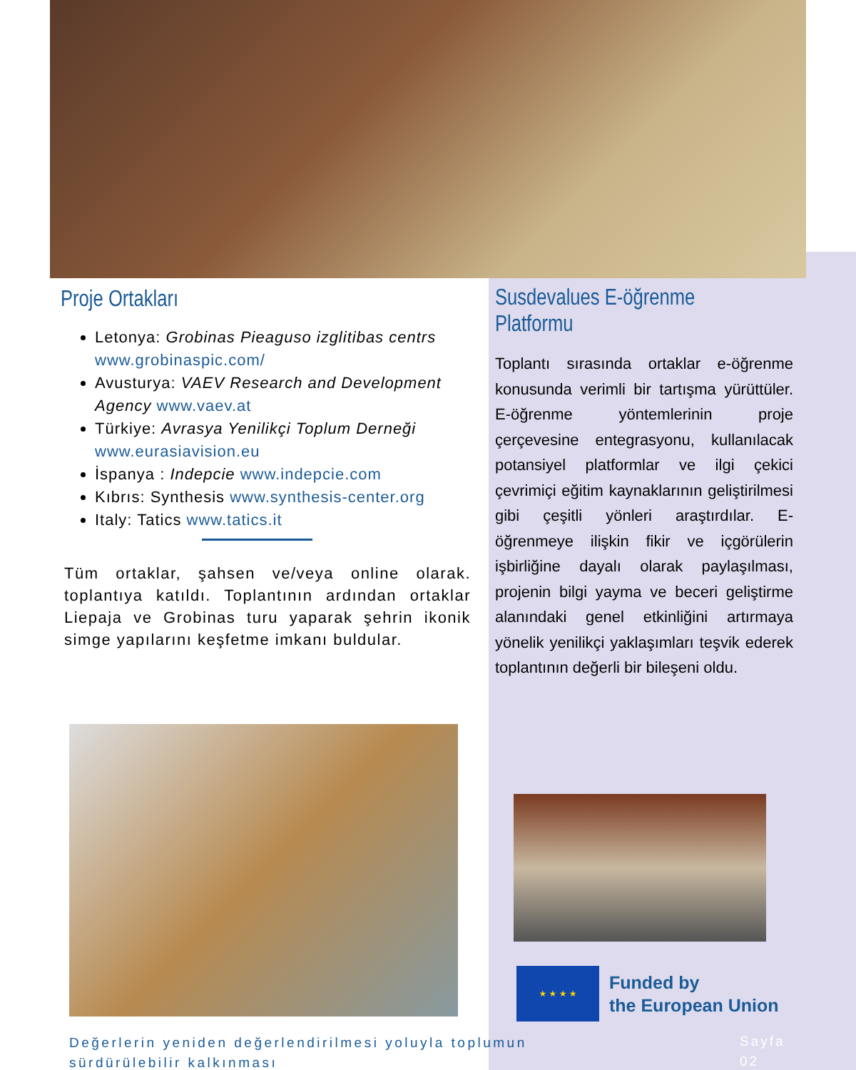Proje Ortakları
Letonya: Grobinas Pieaguso izglitibas centrs www.grobinaspic.com/
Avusturya: VAEV Research and Development Agency www.vaev.at
Türkiye: Avrasya Yenilikçi Toplum Derneği www.eurasiavision.eu
İspanya : Indepcie www.indepcie.com
Kıbrıs: Synthesis www.synthesis-center.org
Italy: Tatics www.tatics.it
Tüm ortaklar, şahsen ve/veya online olarak. toplantıya katıldı. Toplantının ardından ortaklar Liepaja ve Grobinas turu yaparak şehrin ikonik simge yapılarını keşfetme imkanı buldular.
Susdevalues E-öğrenme Platformu
Toplantı sırasında ortaklar e-öğrenme konusunda verimli bir tartışma yürüttüler. E-öğrenme yöntemlerinin proje çerçevesine entegrasyonu, kullanılacak potansiyel platformlar ve ilgi çekici çevrimiçi eğitim kaynaklarının geliştirilmesi gibi çeşitli yönleri araştırdılar. E-öğrenmeye ilişkin fikir ve içgörülerin işbirliğine dayalı olarak paylaşılması, projenin bilgi yayma ve beceri geliştirme alanındaki genel etkinliğini artırmaya yönelik yenilikçi yaklaşımları teşvik ederek toplantının değerli bir bileşeni oldu.
★ ★ ★ ★
Funded by
the European Union
Değerlerin yeniden değerlendirilmesi yoluyla toplumun sürdürülebilir kalkınması
Sayfa
02